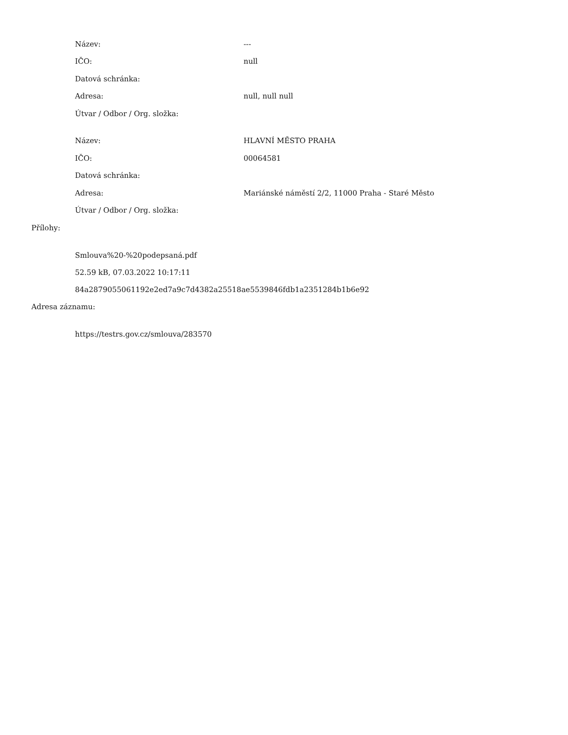Název: ---
IČO: null
Datová schránka:
Adresa: null, null null
Útvar / Odbor / Org. složka:
Název: HLAVNÍ MĚSTO PRAHA
IČO: 00064581
Datová schránka:
Adresa: Mariánské náměstí 2/2, 11000 Praha - Staré Město
Útvar / Odbor / Org. složka:
Přílohy:
Smlouva%20-%20podepsaná.pdf
52.59 kB, 07.03.2022 10:17:11
84a2879055061192e2ed7a9c7d4382a25518ae5539846fdb1a2351284b1b6e92
Adresa záznamu:
https://testrs.gov.cz/smlouva/283570